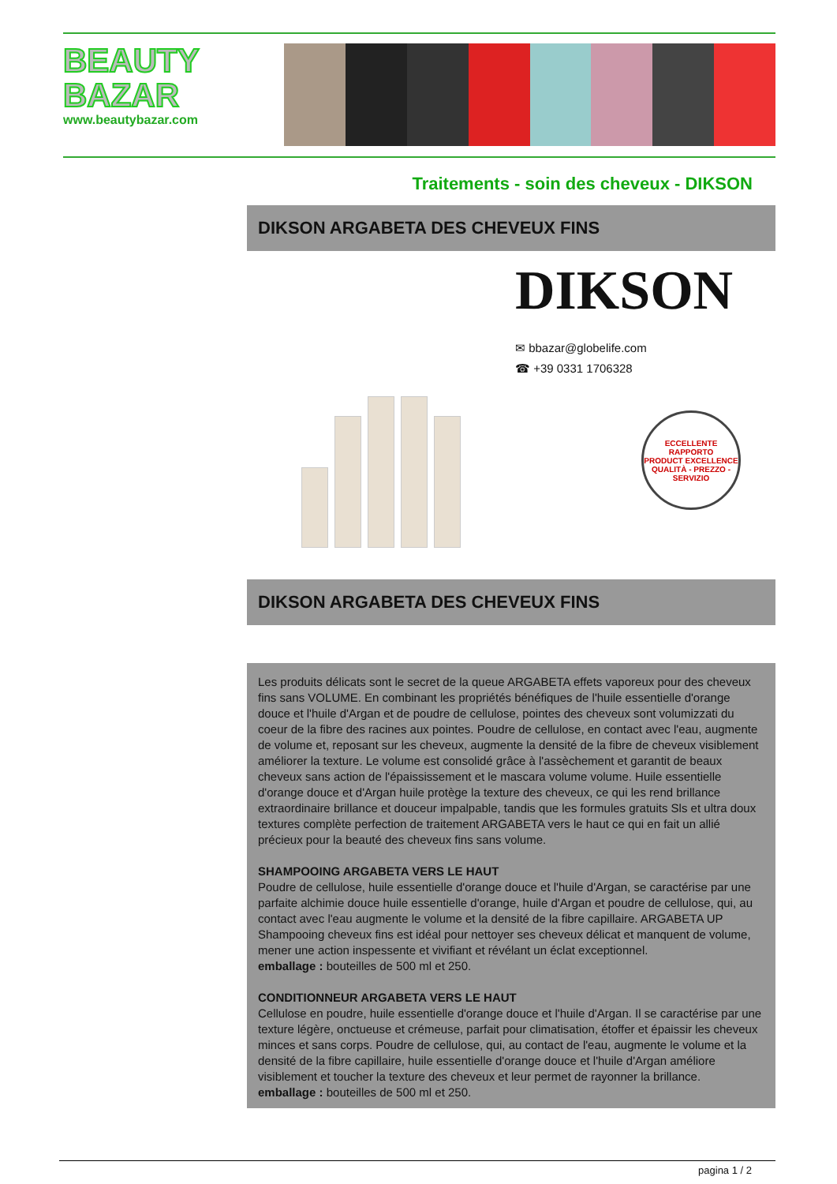BEAUTY
BAZAR
www.beautybazar.com
Traitements - soin des cheveux - DIKSON
DIKSON ARGABETA DES CHEVEUX FINS
DIKSON
✉ bbazar@globelife.com
☎ +39 0331 1706328
ECCELLENTE RAPPORTO
PRODUCT EXCELLENCE
QUALITÀ - PREZZO - SERVIZIO
DIKSON ARGABETA DES CHEVEUX FINS
Les produits délicats sont le secret de la queue ARGABETA effets vaporeux pour des cheveux fins sans VOLUME. En combinant les propriétés bénéfiques de l'huile essentielle d'orange douce et l'huile d'Argan et de poudre de cellulose, pointes des cheveux sont volumizzati du coeur de la fibre des racines aux pointes. Poudre de cellulose, en contact avec l'eau, augmente de volume et, reposant sur les cheveux, augmente la densité de la fibre de cheveux visiblement améliorer la texture. Le volume est consolidé grâce à l'assèchement et garantit de beaux cheveux sans action de l'épaississement et le mascara volume volume. Huile essentielle d'orange douce et d'Argan huile protège la texture des cheveux, ce qui les rend brillance extraordinaire brillance et douceur impalpable, tandis que les formules gratuits Sls et ultra doux textures complète perfection de traitement ARGABETA vers le haut ce qui en fait un allié précieux pour la beauté des cheveux fins sans volume.
SHAMPOOING ARGABETA VERS LE HAUT
Poudre de cellulose, huile essentielle d'orange douce et l'huile d'Argan, se caractérise par une parfaite alchimie douce huile essentielle d'orange, huile d'Argan et poudre de cellulose, qui, au contact avec l'eau augmente le volume et la densité de la fibre capillaire. ARGABETA UP Shampooing cheveux fins est idéal pour nettoyer ses cheveux délicat et manquent de volume, mener une action inspessente et vivifiant et révélant un éclat exceptionnel.
emballage : bouteilles de 500 ml et 250.
CONDITIONNEUR ARGABETA VERS LE HAUT
Cellulose en poudre, huile essentielle d'orange douce et l'huile d'Argan. Il se caractérise par une texture légère, onctueuse et crémeuse, parfait pour climatisation, étoffer et épaissir les cheveux minces et sans corps. Poudre de cellulose, qui, au contact de l'eau, augmente le volume et la densité de la fibre capillaire, huile essentielle d'orange douce et l'huile d'Argan améliore visiblement et toucher la texture des cheveux et leur permet de rayonner la brillance.
emballage : bouteilles de 500 ml et 250.
pagina 1 / 2